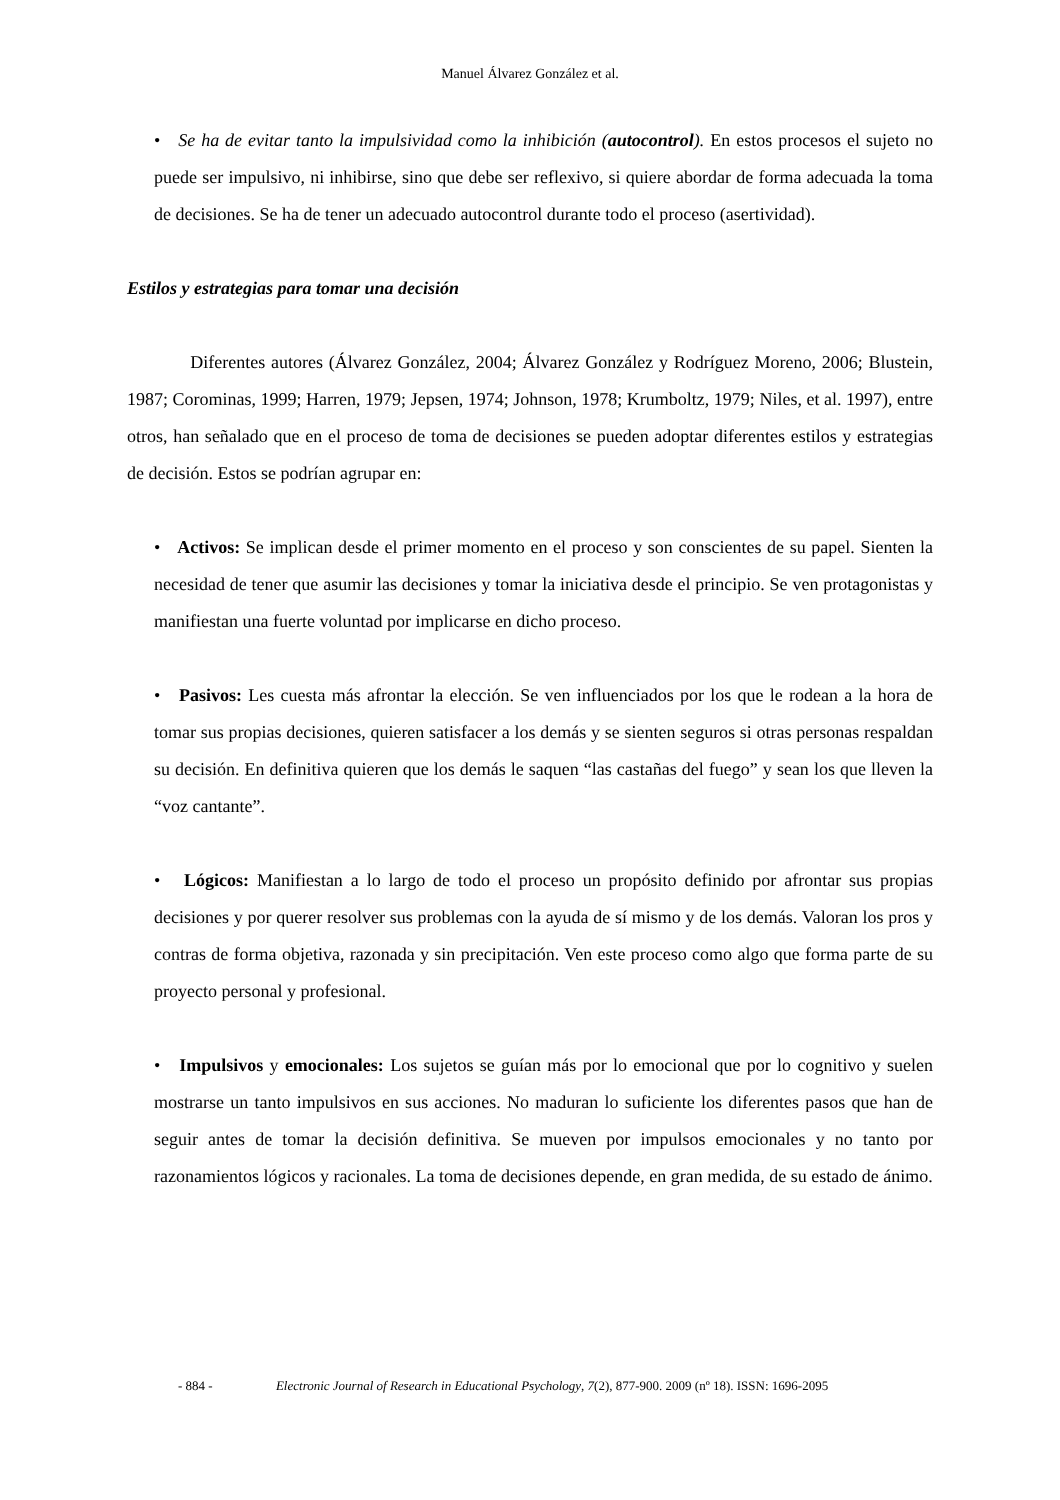Manuel Álvarez González et al.
• Se ha de evitar tanto la impulsividad como la inhibición (autocontrol). En estos procesos el sujeto no puede ser impulsivo, ni inhibirse, sino que debe ser reflexivo, si quiere abordar de forma adecuada la toma de decisiones. Se ha de tener un adecuado autocontrol durante todo el proceso (asertividad).
Estilos y estrategias para tomar una decisión
Diferentes autores (Álvarez González, 2004; Álvarez González y Rodríguez Moreno, 2006; Blustein, 1987; Corominas, 1999; Harren, 1979; Jepsen, 1974; Johnson, 1978; Krumboltz, 1979; Niles, et al. 1997), entre otros, han señalado que en el proceso de toma de decisiones se pueden adoptar diferentes estilos y estrategias de decisión. Estos se podrían agrupar en:
• Activos: Se implican desde el primer momento en el proceso y son conscientes de su papel. Sienten la necesidad de tener que asumir las decisiones y tomar la iniciativa desde el principio. Se ven protagonistas y manifiestan una fuerte voluntad por implicarse en dicho proceso.
• Pasivos: Les cuesta más afrontar la elección. Se ven influenciados por los que le rodean a la hora de tomar sus propias decisiones, quieren satisfacer a los demás y se sienten seguros si otras personas respaldan su decisión. En definitiva quieren que los demás le saquen “las castañas del fuego” y sean los que lleven la “voz cantante”.
• Lógicos: Manifiestan a lo largo de todo el proceso un propósito definido por afrontar sus propias decisiones y por querer resolver sus problemas con la ayuda de sí mismo y de los demás. Valoran los pros y contras de forma objetiva, razonada y sin precipitación. Ven este proceso como algo que forma parte de su proyecto personal y profesional.
• Impulsivos y emocionales: Los sujetos se guían más por lo emocional que por lo cognitivo y suelen mostrarse un tanto impulsivos en sus acciones. No maduran lo suficiente los diferentes pasos que han de seguir antes de tomar la decisión definitiva. Se mueven por impulsos emocionales y no tanto por razonamientos lógicos y racionales. La toma de decisiones depende, en gran medida, de su estado de ánimo.
- 884 - Electronic Journal of Research in Educational Psychology, 7(2), 877-900. 2009 (nº 18). ISSN: 1696-2095